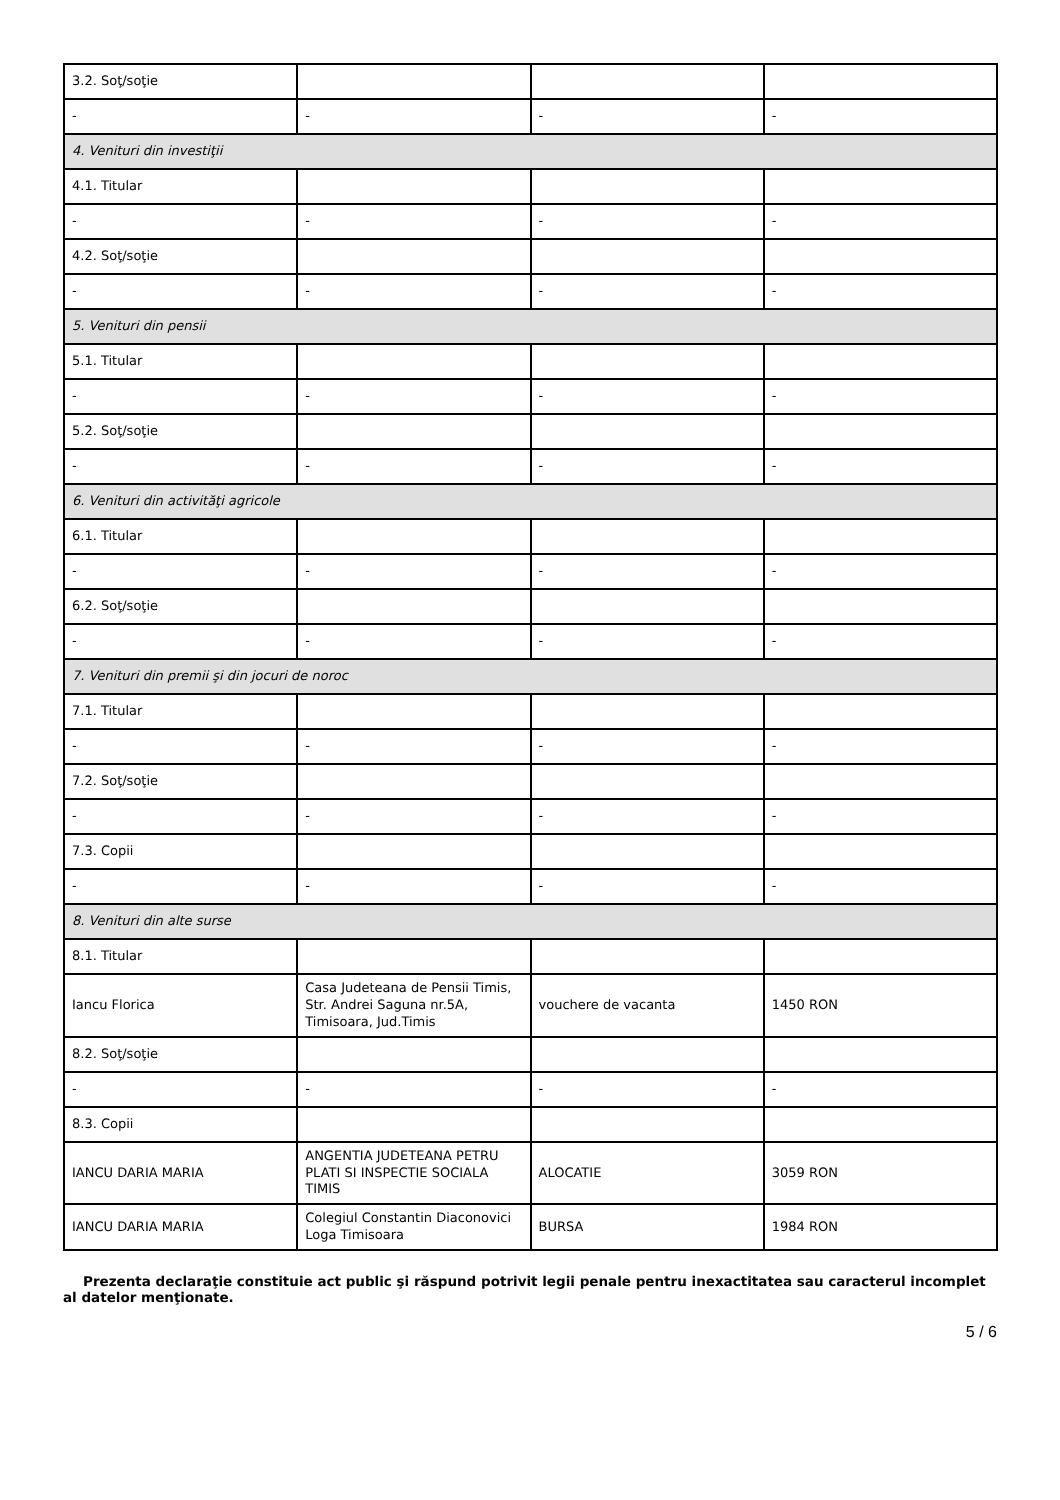| 3.2. Soţ/soţie | | | |
| - | - | - | - |
| 4. Venituri din investiţii | | | |
| 4.1. Titular | | | |
| - | - | - | - |
| 4.2. Soţ/soţie | | | |
| - | - | - | - |
| 5. Venituri din pensii | | | |
| 5.1. Titular | | | |
| - | - | - | - |
| 5.2. Soţ/soţie | | | |
| - | - | - | - |
| 6. Venituri din activităţi agricole | | | |
| 6.1. Titular | | | |
| - | - | - | - |
| 6.2. Soţ/soţie | | | |
| - | - | - | - |
| 7. Venituri din premii şi din jocuri de noroc | | | |
| 7.1. Titular | | | |
| - | - | - | - |
| 7.2. Soţ/soţie | | | |
| - | - | - | - |
| 7.3. Copii | | | |
| - | - | - | - |
| 8. Venituri din alte surse | | | |
| 8.1. Titular | | | |
| Iancu Florica | Casa Judeteana de Pensii Timis, Str. Andrei Saguna nr.5A, Timisoara, Jud.Timis | vouchere de vacanta | 1450 RON |
| 8.2. Soţ/soţie | | | |
| - | - | - | - |
| 8.3. Copii | | | |
| IANCU DARIA MARIA | ANGENTIA JUDETEANA PETRU PLATI SI INSPECTIE SOCIALA TIMIS | ALOCATIE | 3059 RON |
| IANCU DARIA MARIA | Colegiul Constantin Diaconovici Loga Timisoara | BURSA | 1984 RON |
Prezenta declaraţie constituie act public şi răspund potrivit legii penale pentru inexactitatea sau caracterul incomplet al datelor menţionate.
5 / 6